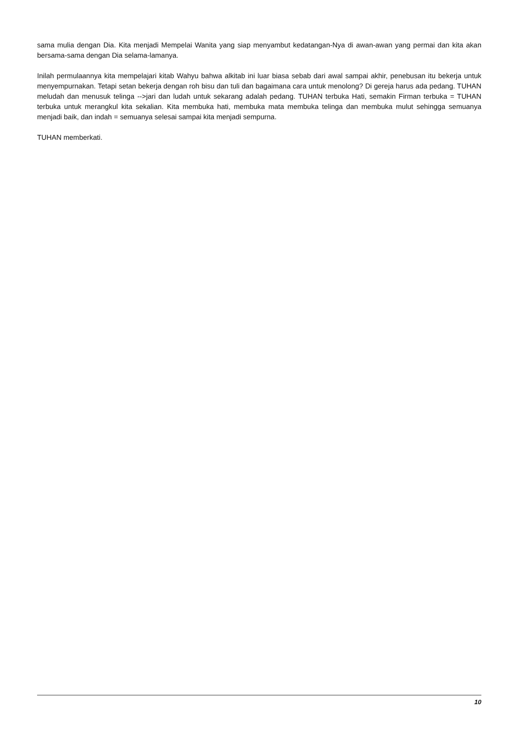sama mulia dengan Dia. Kita menjadi Mempelai Wanita yang siap menyambut kedatangan-Nya di awan-awan yang permai dan kita akan bersama-sama dengan Dia selama-lamanya.
Inilah permulaannya kita mempelajari kitab Wahyu bahwa alkitab ini luar biasa sebab dari awal sampai akhir, penebusan itu bekerja untuk menyempurnakan. Tetapi setan bekerja dengan roh bisu dan tuli dan bagaimana cara untuk menolong? Di gereja harus ada pedang. TUHAN meludah dan menusuk telinga -->jari dan ludah untuk sekarang adalah pedang. TUHAN terbuka Hati, semakin Firman terbuka = TUHAN terbuka untuk merangkul kita sekalian. Kita membuka hati, membuka mata membuka telinga dan membuka mulut sehingga semuanya menjadi baik, dan indah = semuanya selesai sampai kita menjadi sempurna.
TUHAN memberkati.
10